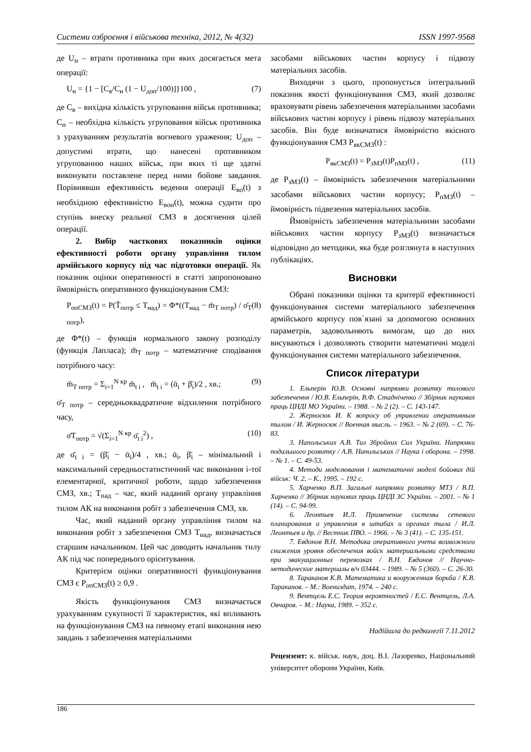Системи озброєння і військова техніка, 2012, № 4(32) ISSN 1997-9568
де U<sub>н</sub> – втрати противника при яких досягається мета операції:
U<sub>н</sub> = {1 − [C<sub>в</sub>/C<sub>н</sub> (1 − U<sub>доп</sub>/100)]}100 , (7)
де C<sub>в</sub> – вихідна кількість угруповання військ противника; C<sub>н</sub> – необхідна кількість угруповання військ противника з урахуванням результатів вогневого ураження; U<sub>доп</sub> – допустимі втрати, що нанесені противником угрупованню наших військ, при яких ті ще здатні виконувати поставлене перед ними бойове завдання. Порівнявши ефективність ведення операції E<sub>во</sub>(t) з необхідною ефективністю E<sub>вон</sub>(t), можна судити про ступінь внеску реальної СМЗ в досягнення цілей операції.
2. Вибір часткових показників оцінки ефективності роботи органу управління тилом армійського корпусу під час підготовки операції. Як показник оцінки оперативності в статті запропоновано ймовірність оперативного функціонування СМЗ:
P<sub>опСМЗ</sub>(t) = P(T̄<sub>потр</sub> ≤ T<sub>над</sub>) = Φ*((T<sub>над</sub> − m̄<sub>T потр</sub>) / σ̄<sub>T потр</sub>), (8)
де Φ*(t) – функція нормального закону розподілу (функція Лапласа); m̄<sub>T потр</sub> – математичне сподівання потрібного часу:
m̄<sub>T потр</sub> = Σ<sub>i=1</sub><sup>N кр</sup> m̄<sub>t i</sub> , m̄<sub>t i</sub> = (ᾱ<sub>i</sub> + β̄<sub>i</sub>)/2 , хв.; (9)
σ̄<sub>T потр</sub> – середньоквадратичне відхилення потрібного часу,
σ̄T<sub>потр</sub> = √(Σ<sub>i=1</sub><sup>N кр</sup> σ̄<sub>t i</sub><sup>2</sup>) , (10)
де σ̄<sub>t i</sub> = (β̄<sub>i</sub> − ᾱ<sub>i</sub>)/4 , хв.; ᾱ<sub>i</sub>, β̄<sub>i</sub> – мінімальний і максимальний середньостатистичний час виконання і-тої елементарної, критичної роботи, щодо забезпечення СМЗ, хв.; T<sub>над</sub> – час, який наданий органу управління тилом АК на виконання робіт з забезпечення СМЗ, хв.
Час, який наданий органу управління тилом на виконання робіт з забезпечення СМЗ T<sub>над</sub>, визначається старшим начальником. Цей час доводить начальник тилу АК під час попереднього орієнтування.
Критерієм оцінки оперативності функціонування СМЗ є P<sub>опСМЗ</sub>(t) ≥ 0,9 .
Якість функціонування СМЗ визначається урахуванням сукупності її характеристик, які впливають на функціонування СМЗ на певному етапі виконання нею завдань з забезпечення матеріальними
засобами військових частин корпусу і підвозу матеріальних засобів.
Виходячи з цього, пропонується інтегральний показник якості функціонування СМЗ, який дозволяє враховувати рівень забезпечення матеріальними засобами військових частин корпусу і рівень підвозу матеріальних засобів. Він буде визначатися ймовірністю якісного функціонування СМЗ P<sub>якСМЗ</sub>(t) :
P<sub>якСМЗ</sub>(t) = P<sub>зМЗ</sub>(t)P<sub>пМЗ</sub>(t) , (11)
де P<sub>зМЗ</sub>(t) – ймовірність забезпечення матеріальними засобами військових частин корпусу; P<sub>пМЗ</sub>(t) – ймовірність підвезення матеріальних засобів.
Ймовірність забезпечення матеріальними засобами військових частин корпусу P<sub>зМЗ</sub>(t) визначається відповідно до методики, яка буде розглянута в наступних публікаціях.
Висновки
Обрані показники оцінки та критерії ефективності функціонування системи матеріального забезпечення армійського корпусу пов`язані за допомогою основних параметрів, задовольняють вимогам, що до них висуваються і дозволяють створити математичні моделі функціонування системи матеріального забезпечення.
Список літератури
1. Ельперін Ю.В. Основні напрямки розвитку тилового забезпечення / Ю.В. Ельперін, В.Ф. Стадніченко // Збірник наукових праць ЦНДІ МО України. – 1988. – № 2 (2). – С. 143-147.
2. Жерносюк И. К вопросу об управлении оперативным тылом / И. Жерносюк // Военная мысль. – 1963. – № 2 (69). – С. 76-83.
3. Напольських А.В. Тил Збройних Сил України. Напрямки подальшого розвитку / А.В. Напольських // Наука і оборона. – 1998. – № 1. – С. 49-53.
4. Методи моделювання і математичні моделі бойових дій військ: Ч. 2. – К., 1995. – 192 с.
5. Харченко В.П. Загальні напрямки розвитку МТЗ / В.П. Харченко // Збірник наукових праць ЦНДІ ЗС України. – 2001. – № 1 (14). – С. 94-99.
6. Леонтьев И.Л. Применение системы сетевого планирования и управления в штабах и органах тыла / И.Л. Леонтьев и др. // Вестник ПВО. – 1966. – № 3 (41). – С. 135-151.
7. Евдонов В.Н. Методика оперативного учета возможного снижения уровня обеспечения войск материальными средствами при эвакуационных перевозках / В.Н. Евдонов // Научно-методические материалы в/ч 03444. – 1989. – № 5 (360). – С. 26-30.
8. Тараканов К.В. Математика и вооруженная борьба / К.В. Тараканов. – М.: Воениздат, 1974. – 240 с.
9. Вентцель Е.С. Теория вероятностей / Е.С. Вентцель, Л.А. Овчаров. – М.: Наука, 1989. – 352 с.
Надійшла до редколегії 7.11.2012
Рецензент: к. військ. наук, доц. В.І. Лазоренко, Національний університет оборони України, Київ.
186